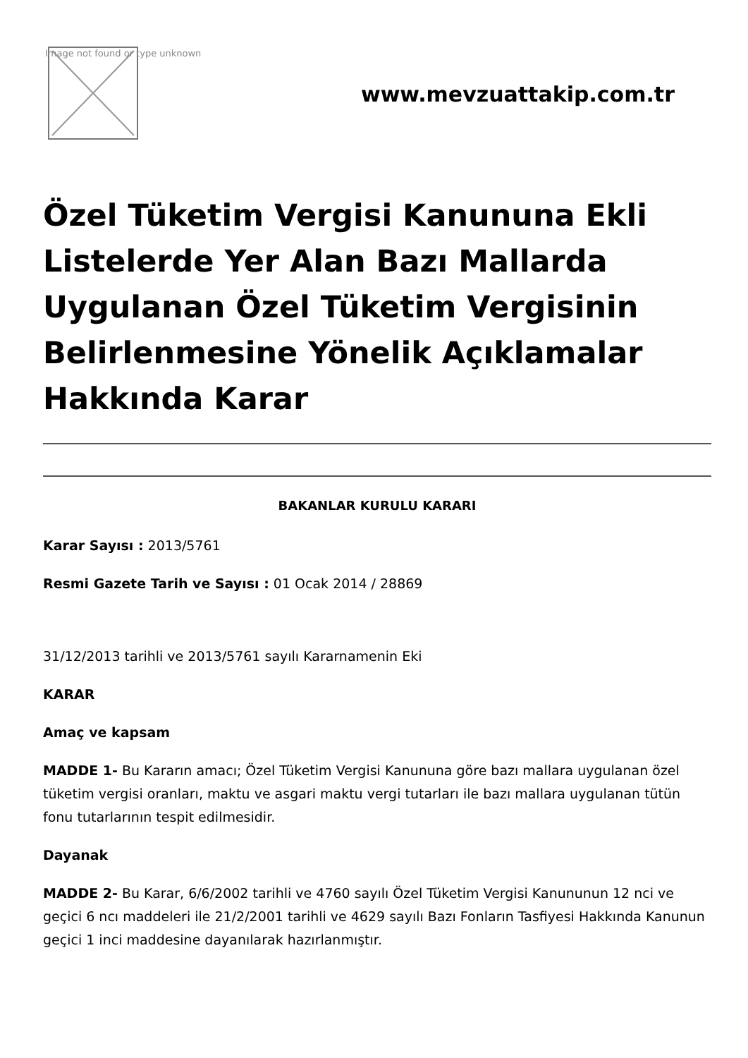Image not found or type unknown
www.mevzuattakip.com.tr
Özel Tüketim Vergisi Kanununa Ekli Listelerde Yer Alan Bazı Mallarda Uygulanan Özel Tüketim Vergisinin Belirlenmesine Yönelik Açıklamalar Hakkında Karar
BAKANLAR KURULU KARARI
Karar Sayısı : 2013/5761
Resmi Gazete Tarih ve Sayısı : 01 Ocak 2014 / 28869
31/12/2013 tarihli ve 2013/5761 sayılı Kararnamenin Eki
KARAR
Amaç ve kapsam
MADDE 1- Bu Kararın amacı; Özel Tüketim Vergisi Kanununa göre bazı mallara uygulanan özel tüketim vergisi oranları, maktu ve asgari maktu vergi tutarları ile bazı mallara uygulanan tütün fonu tutarlarının tespit edilmesidir.
Dayanak
MADDE 2- Bu Karar, 6/6/2002 tarihli ve 4760 sayılı Özel Tüketim Vergisi Kanununun 12 nci ve geçici 6 ncı maddeleri ile 21/2/2001 tarihli ve 4629 sayılı Bazı Fonların Tasfiyesi Hakkında Kanunun geçici 1 inci maddesine dayanılarak hazırlanmıştır.